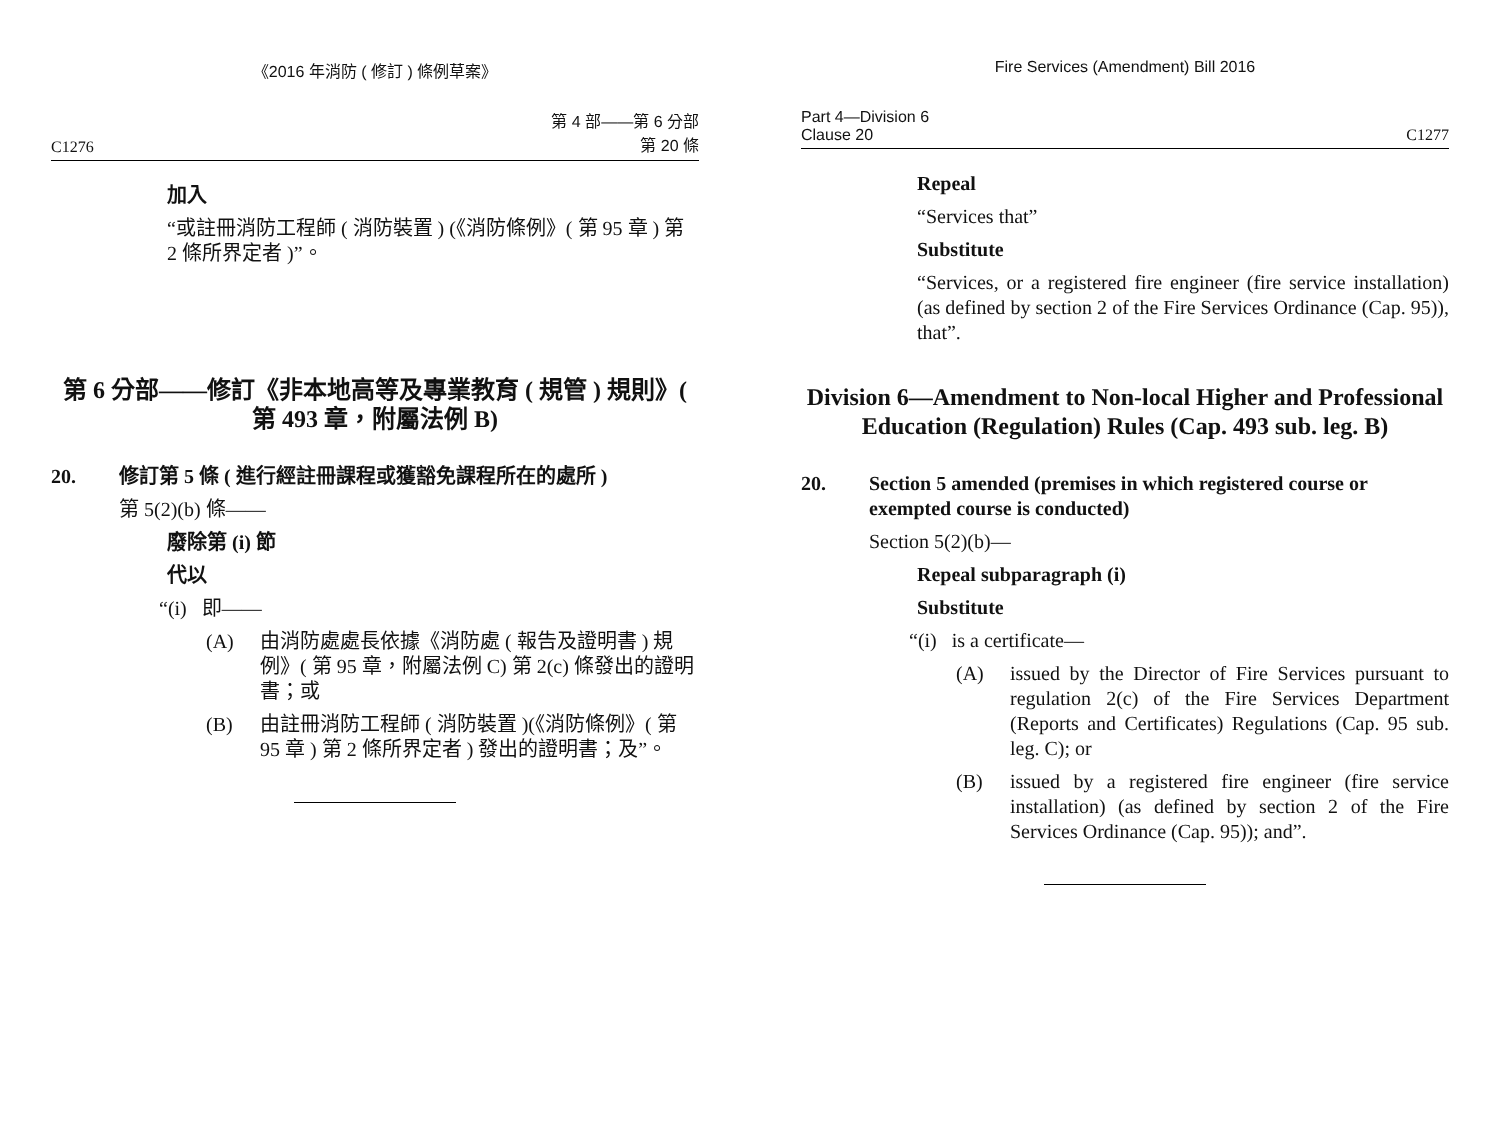《2016 年消防 ( 修訂 ) 條例草案》
C1276 第 4 部——第 6 分部
第 20 條
加入
“或註冊消防工程師 ( 消防裝置 ) (《消防條例》( 第 95 章 ) 第 2 條所界定者 )”。
第 6 分部——修訂《非本地高等及專業教育 ( 規管 ) 規則》( 第 493 章，附屬法例 B)
20. 修訂第 5 條 ( 進行經註冊課程或獲豁免課程所在的處所 )
第 5(2)(b) 條——
廢除第 (i) 節
代以
“(i) 即——
(A) 由消防處處長依據《消防處 ( 報告及證明書 ) 規例》( 第 95 章，附屬法例 C) 第 2(c) 條發出的證明書；或
(B) 由註冊消防工程師 ( 消防裝置 )(《消防條例》( 第 95 章 ) 第 2 條所界定者 ) 發出的證明書；及”。
Fire Services (Amendment) Bill 2016
Part 4—Division 6
Clause 20 C1277
Repeal
“Services that”
Substitute
“Services, or a registered fire engineer (fire service installation) (as defined by section 2 of the Fire Services Ordinance (Cap. 95)), that”.
Division 6—Amendment to Non-local Higher and Professional Education (Regulation) Rules (Cap. 493 sub. leg. B)
20. Section 5 amended (premises in which registered course or exempted course is conducted)
Section 5(2)(b)—
Repeal subparagraph (i)
Substitute
“(i) is a certificate—
(A) issued by the Director of Fire Services pursuant to regulation 2(c) of the Fire Services Department (Reports and Certificates) Regulations (Cap. 95 sub. leg. C); or
(B) issued by a registered fire engineer (fire service installation) (as defined by section 2 of the Fire Services Ordinance (Cap. 95)); and”.